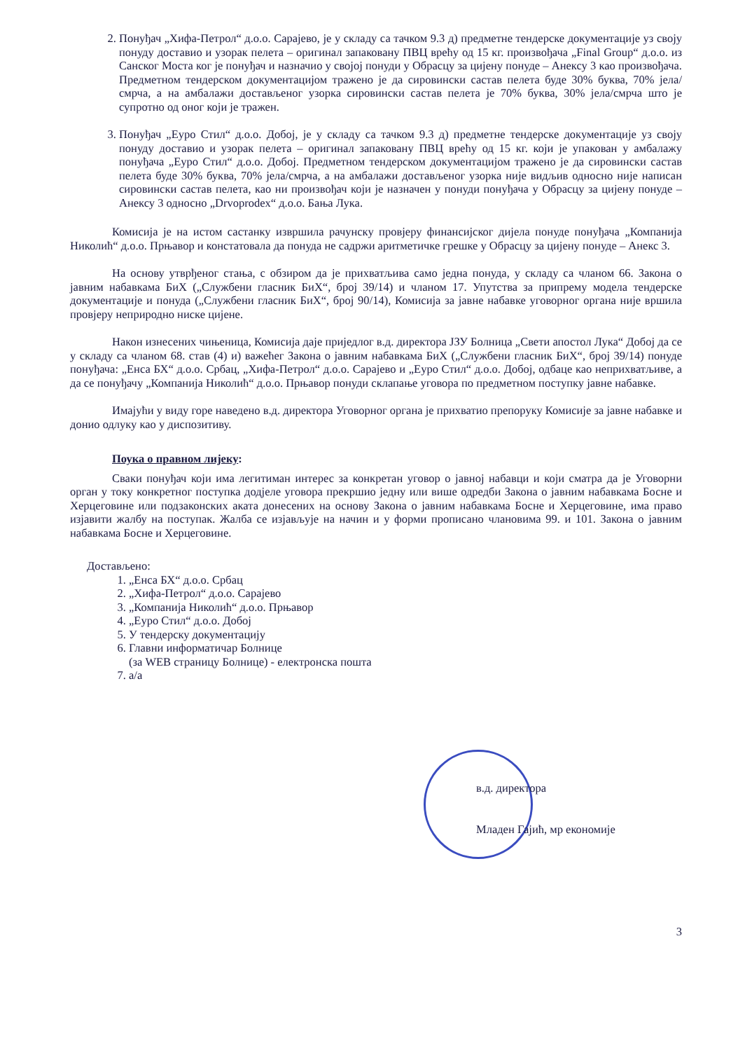2. Понуђач „Хифа-Петрол“ д.о.о. Сарајево, је у складу са тачком 9.3 д) предметне тендерске документације уз своју понуду доставио и узорак пелета – оригинал запаковану ПВЦ врећу од 15 кг. произвођача „Final Group“ д.о.о. из Санског Моста ког је понуђач и назначио у својој понуди у Обрасцу за цијену понуде – Анексу 3 као произвођача. Предметном тендерском документацијом тражено је да сировински састав пелета буде 30% буква, 70% јела/смрча, а на амбалажи достављеног узорка сировински састав пелета је 70% буква, 30% јела/смрча што је супротно од оног који је тражен.
3. Понуђач „Еуро Стил“ д.о.о. Добој, је у складу са тачком 9.3 д) предметне тендерске документације уз своју понуду доставио и узорак пелета – оригинал запаковану ПВЦ врећу од 15 кг. који је упакован у амбалажу понуђача „Еуро Стил“ д.о.о. Добој. Предметном тендерском документацијом тражено је да сировински састав пелета буде 30% буква, 70% јела/смрча, а на амбалажи достављеног узорка није видљив односно није написан сировински састав пелета, као ни произвођач који је назначен у понуди понуђача у Обрасцу за цијену понуде – Анексу 3 односно „Drvoprodex“ д.о.о. Бања Лука.
Комисија је на истом састанку извршила рачунску провјеру финансијског дијела понуде понуђача „Компанија Николић“ д.о.о. Прњавор и констатовала да понуда не садржи аритметичке грешке у Обрасцу за цијену понуде – Анекс 3.
На основу утврђеног стања, с обзиром да је прихватљива само једна понуда, у складу са чланом 66. Закона о јавним набавкама БиХ („Службени гласник БиХ“, број 39/14) и чланом 17. Упутства за припрему модела тендерске документације и понуда („Службени гласник БиХ“, број 90/14), Комисија за јавне набавке уговорног органа није вршила провјеру неприродно ниске цијене.
Након изнесених чињеница, Комисија даје приједлог в.д. директора ЈЗУ Болница „Свети апостол Лука“ Добој да се у складу са чланом 68. став (4) и) важећег Закона о јавним набавкама БиХ („Службени гласник БиХ“, број 39/14) понуде понуђача: „Енса БХ“ д.о.о. Србац, „Хифа-Петрол“ д.о.о. Сарајево и „Еуро Стил“ д.о.о. Добој, одбаце као неприхватљиве, а да се понуђачу „Компанија Николић“ д.о.о. Прњавор понуди склапање уговора по предметном поступку јавне набавке.
Имајући у виду горе наведено в.д. директора Уговорног органа је прихватио препоруку Комисије за јавне набавке и донио одлуку као у диспозитиву.
Поука о правном лијеку:
Сваки понуђач који има легитиман интерес за конкретан уговор о јавној набавци и који сматра да је Уговорни орган у току конкретног поступка додјеле уговора прекршио једну или више одредби Закона о јавним набавкама Босне и Херцеговине или подзаконских аката донесених на основу Закона о јавним набавкама Босне и Херцеговине, има право изјавити жалбу на поступак. Жалба се изјављује на начин и у форми прописано члановима 99. и 101. Закона о јавним набавкама Босне и Херцеговине.
Достављено:
1. „Енса БХ“ д.о.о. Србац
2. „Хифа-Петрол“ д.о.о. Сарајево
3. „Компанија Николић“ д.о.о. Прњавор
4. „Еуро Стил“ д.о.о. Добој
5. У тендерску документацију
6. Главни информатичар Болнице
(за WEB страницу Болнице) - електронска пошта
7. а/а
в.д. директора
Младен Гајић, мр економије
3